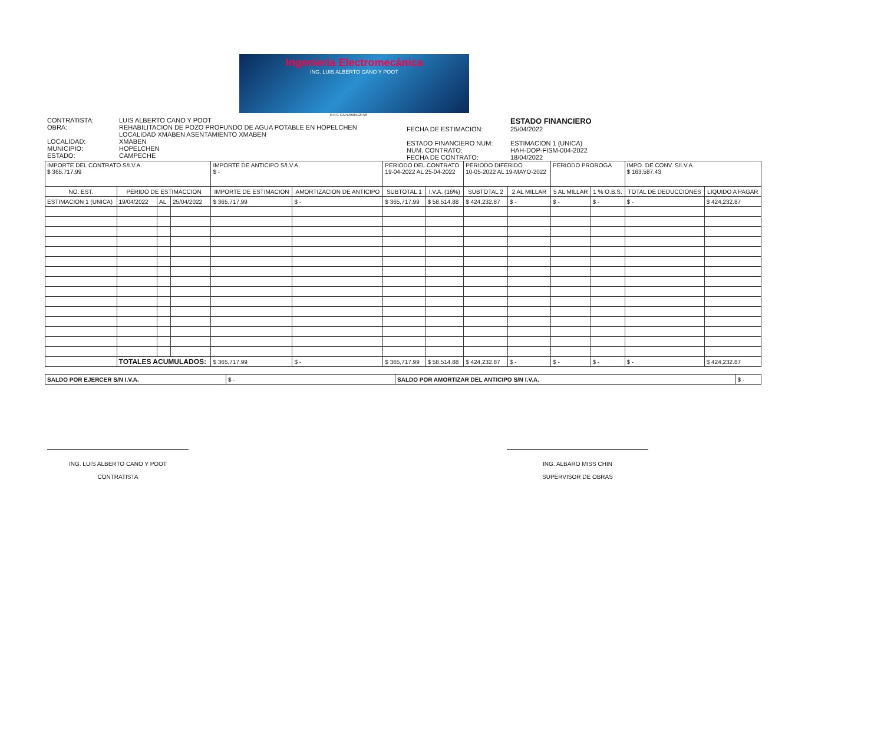Ingeniería Electromecánica
ING. LUIS ALBERTO CANO Y POOT
R.F.C CAPL550412TV8
CONTRATISTA: LUIS ALBERTO CANO Y POOT
OBRA: REHABILITACION DE POZO PROFUNDO DE AGUA POTABLE EN HOPELCHEN
LOCALIDAD XMABEN ASENTAMIENTO XMABEN
LOCALIDAD: XMABEN
MUNICIPIO: HOPELCHEN
ESTADO: CAMPECHE
ESTADO FINANCIERO
FECHA DE ESTIMACION: 25/04/2022
ESTADO FINANCIERO NUM: ESTIMACION 1 (UNICA)
NUM. CONTRATO: HAH-DOP-FISM-004-2022
FECHA DE CONTRATO: 18/04/2022
| IMPORTE DEL CONTRATO S/I.V.A. $ 365,717.99 | | | | IMPORTE DE ANTICIPO S/I.V.A. $ - | | PERIODO DEL CONTRATO 19-04-2022 AL 25-04-2022 | | PERIODO DIFERIDO 10-05-2022 AL 19-MAYO-2022 | | PERIODO PROROGA | | IMPO. DE CONV. S/I.V.A. $ 163,587.43 | |
| NO. EST. | PERIDO DE ESTIMACCION | | | IMPORTE DE ESTIMACION | AMORTIZACION DE ANTICIPO | SUBTOTAL 1 | I.V.A. (16%) | SUBTOTAL 2 | 2 AL MILLAR | 5 AL MILLAR | 1 % O.B.S. | TOTAL DE DEDUCCIONES | LIQUIDO A PAGAR |
| ESTIMACION 1 (UNICA) | 19/04/2022 | AL | 25/04/2022 | $ 365,717.99 | $ - | $ 365,717.99 | $ 58,514.88 | $ 424,232.87 | $ - | $ - | $ - | $ - | $ 424,232.87 |
| | TOTALES ACUMULADOS: | | | $ 365,717.99 | $ - | $ 365,717.99 | $ 58,514.88 | $ 424,232.87 | $ - | $ - | $ - | $ - | $ 424,232.87 |
| SALDO POR EJERCER S/N I.V.A. | $ - | SALDO POR AMORTIZAR DEL ANTICIPO S/N I.V.A. | $ - |
ING. LUIS ALBERTO CANO Y POOT
CONTRATISTA
ING. ALBARO MISS CHIN
SUPERVISOR DE OBRAS